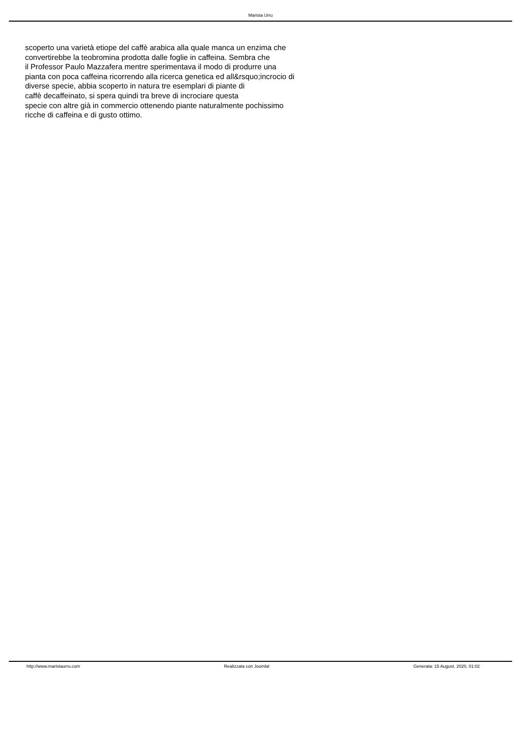Marista Urru
scoperto una varietà etiope del caffè arabica alla quale manca un enzima che convertirebbe la teobromina prodotta dalle foglie in caffeina. Sembra che il Professor Paulo Mazzafera mentre sperimentava il modo di produrre una pianta con poca caffeina ricorrendo alla ricerca genetica ed all&rsquo;incrocio di diverse specie, abbia scoperto in natura tre esemplari di piante di caffè decaffeinato, si spera quindi tra breve di incrociare questa specie con altre già in commercio ottenendo piante naturalmente pochissimo ricche di caffeina e di gusto ottimo.
http://www.maristaurru.com Realizzata con Joomla! Generata: 15 August, 2020, 01:02